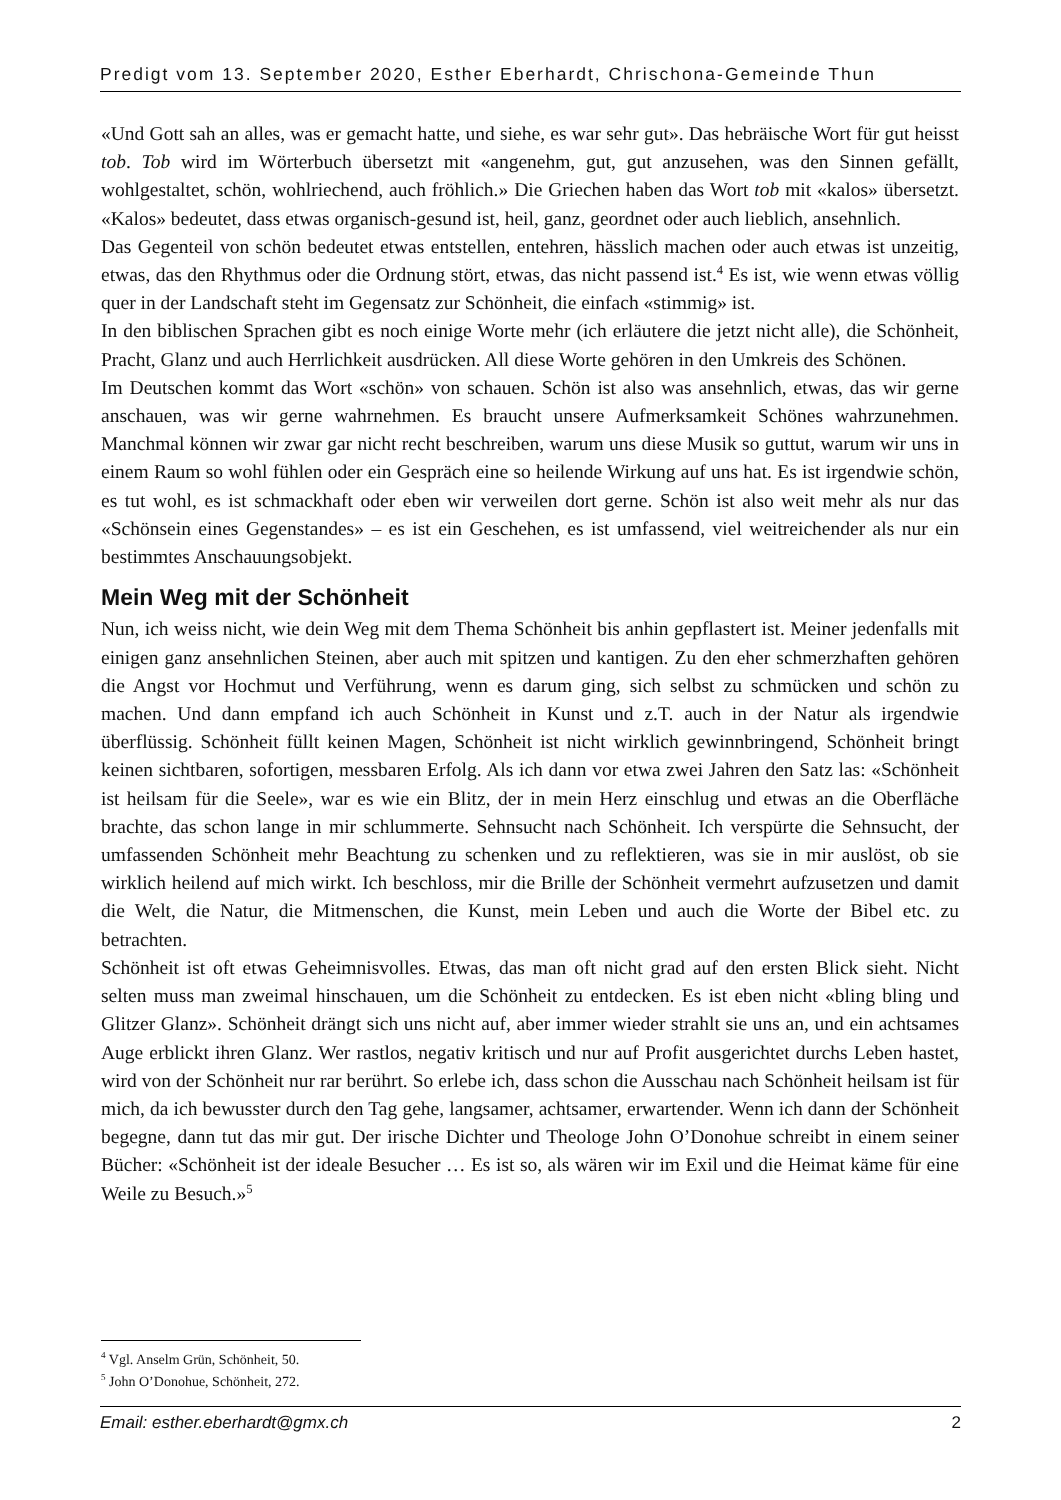Predigt vom 13. September 2020, Esther Eberhardt, Chrischona-Gemeinde Thun
«Und Gott sah an alles, was er gemacht hatte, und siehe, es war sehr gut». Das hebräische Wort für gut heisst tob. Tob wird im Wörterbuch übersetzt mit «angenehm, gut, gut anzusehen, was den Sinnen gefällt, wohlgestaltet, schön, wohlriechend, auch fröhlich.» Die Griechen haben das Wort tob mit «kalos» übersetzt. «Kalos» bedeutet, dass etwas organisch-gesund ist, heil, ganz, geordnet oder auch lieblich, ansehnlich.
Das Gegenteil von schön bedeutet etwas entstellen, entehren, hässlich machen oder auch etwas ist unzeitig, etwas, das den Rhythmus oder die Ordnung stört, etwas, das nicht passend ist.<sup>4</sup> Es ist, wie wenn etwas völlig quer in der Landschaft steht im Gegensatz zur Schönheit, die einfach «stimmig» ist.
In den biblischen Sprachen gibt es noch einige Worte mehr (ich erläutere die jetzt nicht alle), die Schönheit, Pracht, Glanz und auch Herrlichkeit ausdrücken. All diese Worte gehören in den Umkreis des Schönen.
Im Deutschen kommt das Wort «schön» von schauen. Schön ist also was ansehnlich, etwas, das wir gerne anschauen, was wir gerne wahrnehmen. Es braucht unsere Aufmerksamkeit Schönes wahrzunehmen. Manchmal können wir zwar gar nicht recht beschreiben, warum uns diese Musik so guttut, warum wir uns in einem Raum so wohl fühlen oder ein Gespräch eine so heilende Wirkung auf uns hat. Es ist irgendwie schön, es tut wohl, es ist schmackhaft oder eben wir verweilen dort gerne. Schön ist also weit mehr als nur das «Schönsein eines Gegenstandes» – es ist ein Geschehen, es ist umfassend, viel weitreichender als nur ein bestimmtes Anschauungsobjekt.
Mein Weg mit der Schönheit
Nun, ich weiss nicht, wie dein Weg mit dem Thema Schönheit bis anhin gepflastert ist. Meiner jedenfalls mit einigen ganz ansehnlichen Steinen, aber auch mit spitzen und kantigen. Zu den eher schmerzhaften gehören die Angst vor Hochmut und Verführung, wenn es darum ging, sich selbst zu schmücken und schön zu machen. Und dann empfand ich auch Schönheit in Kunst und z.T. auch in der Natur als irgendwie überflüssig. Schönheit füllt keinen Magen, Schönheit ist nicht wirklich gewinnbringend, Schönheit bringt keinen sichtbaren, sofortigen, messbaren Erfolg. Als ich dann vor etwa zwei Jahren den Satz las: «Schönheit ist heilsam für die Seele», war es wie ein Blitz, der in mein Herz einschlug und etwas an die Oberfläche brachte, das schon lange in mir schlummerte. Sehnsucht nach Schönheit. Ich verspürte die Sehnsucht, der umfassenden Schönheit mehr Beachtung zu schenken und zu reflektieren, was sie in mir auslöst, ob sie wirklich heilend auf mich wirkt. Ich beschloss, mir die Brille der Schönheit vermehrt aufzusetzen und damit die Welt, die Natur, die Mitmenschen, die Kunst, mein Leben und auch die Worte der Bibel etc. zu betrachten.
Schönheit ist oft etwas Geheimnisvolles. Etwas, das man oft nicht grad auf den ersten Blick sieht. Nicht selten muss man zweimal hinschauen, um die Schönheit zu entdecken. Es ist eben nicht «bling bling und Glitzer Glanz». Schönheit drängt sich uns nicht auf, aber immer wieder strahlt sie uns an, und ein achtsames Auge erblickt ihren Glanz. Wer rastlos, negativ kritisch und nur auf Profit ausgerichtet durchs Leben hastet, wird von der Schönheit nur rar berührt. So erlebe ich, dass schon die Ausschau nach Schönheit heilsam ist für mich, da ich bewusster durch den Tag gehe, langsamer, achtsamer, erwartender. Wenn ich dann der Schönheit begegne, dann tut das mir gut. Der irische Dichter und Theologe John O’Donohue schreibt in einem seiner Bücher: «Schönheit ist der ideale Besucher … Es ist so, als wären wir im Exil und die Heimat käme für eine Weile zu Besuch.»<sup>5</sup>
<sup>4</sup> Vgl. Anselm Grün, Schönheit, 50.
<sup>5</sup> John O’Donohue, Schönheit, 272.
Email: esther.eberhardt@gmx.ch 2